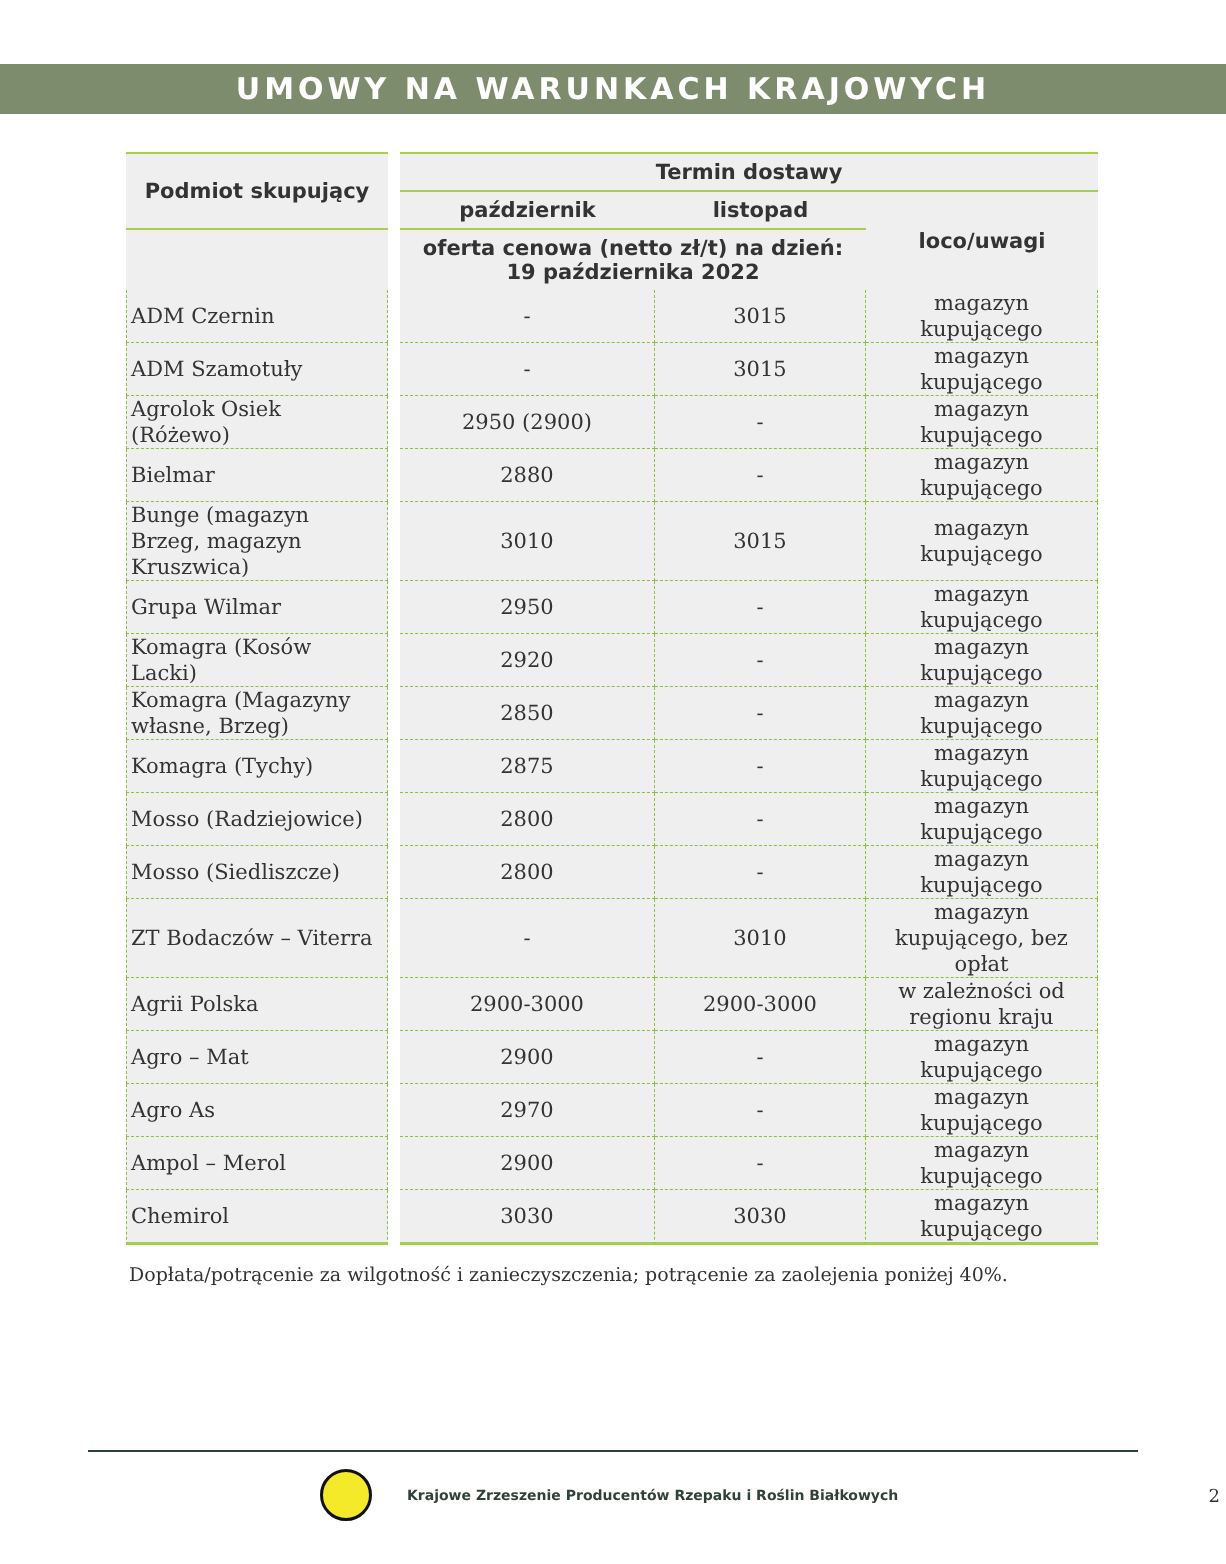UMOWY NA WARUNKACH KRAJOWYCH
| Podmiot skupujący | | Termin dostawy | | |
| --- | --- | --- | --- | --- |
| | | październik | listopad | loco/uwagi |
| | | oferta cenowa (netto zł/t) na dzień: 19 października 2022 | | |
| ADM Czernin | | - | 3015 | magazyn kupującego |
| ADM Szamotuły | | - | 3015 | magazyn kupującego |
| Agrolok Osiek (Różewo) | | 2950 (2900) | - | magazyn kupującego |
| Bielmar | | 2880 | - | magazyn kupującego |
| Bunge (magazyn Brzeg, magazyn Kruszwica) | | 3010 | 3015 | magazyn kupującego |
| Grupa Wilmar | | 2950 | - | magazyn kupującego |
| Komagra (Kosów Lacki) | | 2920 | - | magazyn kupującego |
| Komagra (Magazyny własne, Brzeg) | | 2850 | - | magazyn kupującego |
| Komagra (Tychy) | | 2875 | - | magazyn kupującego |
| Mosso (Radziejowice) | | 2800 | - | magazyn kupującego |
| Mosso (Siedliszcze) | | 2800 | - | magazyn kupującego |
| ZT Bodaczów – Viterra | | - | 3010 | magazyn kupującego, bez opłat |
| Agrii Polska | | 2900-3000 | 2900-3000 | w zależności od regionu kraju |
| Agro – Mat | | 2900 | - | magazyn kupującego |
| Agro As | | 2970 | - | magazyn kupującego |
| Ampol – Merol | | 2900 | - | magazyn kupującego |
| Chemirol | | 3030 | 3030 | magazyn kupującego |
Dopłata/potrącenie za wilgotność i zanieczyszczenia; potrącenie za zaolejenia poniżej 40%.
Krajowe Zrzeszenie Producentów Rzepaku i Roślin Białkowych 2